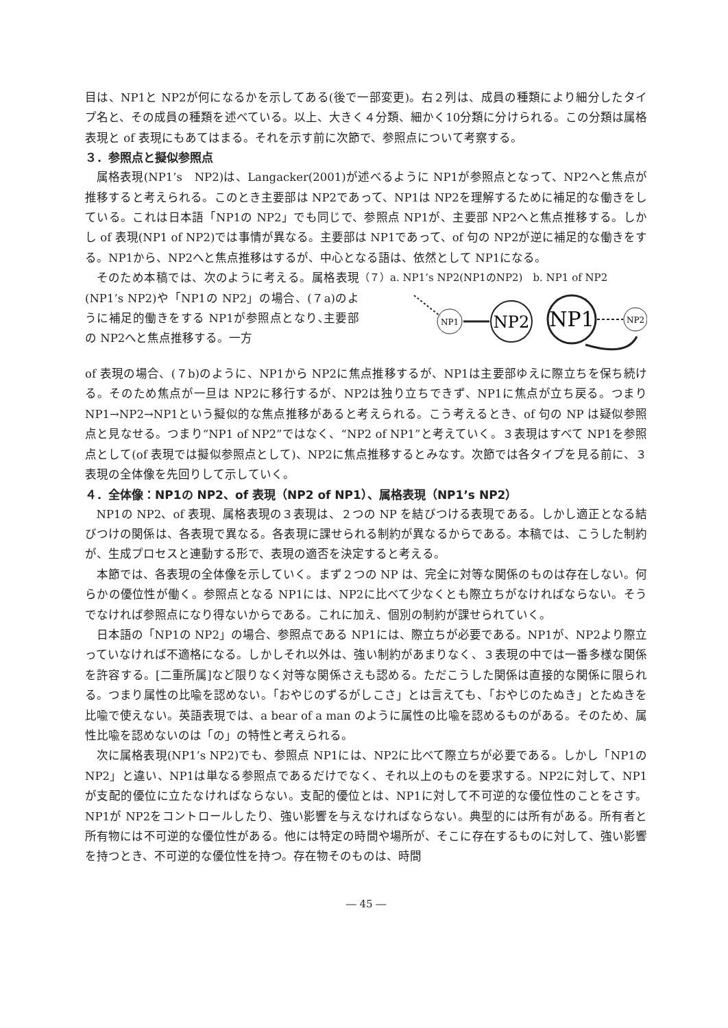目は、NP1と NP2が何になるかを示してある(後で一部変更)。右２列は、成員の種類により細分したタイプ名と、その成員の種類を述べている。以上、大きく４分類、細かく10分類に分けられる。この分類は属格表現と of 表現にもあてはまる。それを示す前に次節で、参照点について考察する。
３．参照点と擬似参照点
属格表現(NP1’s　NP2)は、Langacker(2001)が述べるように NP1が参照点となって、NP2へと焦点が推移すると考えられる。このとき主要部は NP2であって、NP1は NP2を理解するために補足的な働きをしている。これは日本語「NP1の NP2」でも同じで、参照点 NP1が、主要部 NP2へと焦点推移する。しかし of 表現(NP1 of NP2)では事情が異なる。主要部は NP1であって、of 句の NP2が逆に補足的な働きをする。NP1から、NP2へと焦点推移はするが、中心となる語は、依然として NP1になる。
そのため本稿では、次のように考える。属格表現(NP1’s NP2)や「NP1の NP2」の場合、(７a)のように補足的働きをする NP1が参照点となり､主要部の NP2へと焦点推移する。一方
（７）a. NP1’s NP2(NP1のNP2)　b. NP1 of NP2
NP1
NP2
NP1
NP2
of 表現の場合、(７b)のように、NP1から NP2に焦点推移するが、NP1は主要部ゆえに際立ちを保ち続ける。そのため焦点が一旦は NP2に移行するが、NP2は独り立ちできず、NP1に焦点が立ち戻る。つまり NP1→NP2→NP1という擬似的な焦点推移があると考えられる。こう考えるとき、of 句の NP は疑似参照点と見なせる。つまり“NP1 of NP2”ではなく、“NP2 of NP1”と考えていく。３表現はすべて NP1を参照点として(of 表現では擬似参照点として)、NP2に焦点推移するとみなす。次節では各タイプを見る前に、３表現の全体像を先回りして示していく。
４．全体像：NP1の NP2、of 表現（NP2 of NP1）、属格表現（NP1’s NP2）
NP1の NP2、of 表現、属格表現の３表現は、２つの NP を結びつける表現である。しかし適正となる結びつけの関係は、各表現で異なる。各表現に課せられる制約が異なるからである。本稿では、こうした制約が、生成プロセスと連動する形で、表現の適否を決定すると考える。
本節では、各表現の全体像を示していく。まず２つの NP は、完全に対等な関係のものは存在しない。何らかの優位性が働く。参照点となる NP1には、NP2に比べて少なくとも際立ちがなければならない。そうでなければ参照点になり得ないからである。これに加え、個別の制約が課せられていく。
日本語の「NP1の NP2」の場合、参照点である NP1には、際立ちが必要である。NP1が、NP2より際立っていなければ不適格になる。しかしそれ以外は、強い制約があまりなく、３表現の中では一番多様な関係を許容する。[二重所属]など限りなく対等な関係さえも認める。ただこうした関係は直接的な関係に限られる。つまり属性の比喩を認めない。「おやじのずるがしこさ」とは言えても、「おやじのたぬき」とたぬきを比喩で使えない。英語表現では、a bear of a man のように属性の比喩を認めるものがある。そのため、属性比喩を認めないのは「の」の特性と考えられる。
次に属格表現(NP1’s NP2)でも、参照点 NP1には、NP2に比べて際立ちが必要である。しかし「NP1の NP2」と違い、NP1は単なる参照点であるだけでなく、それ以上のものを要求する。NP2に対して、NP1が支配的優位に立たなければならない。支配的優位とは、NP1に対して不可逆的な優位性のことをさす。NP1が NP2をコントロールしたり、強い影響を与えなければならない。典型的には所有がある。所有者と所有物には不可逆的な優位性がある。他には特定の時間や場所が、そこに存在するものに対して、強い影響を持つとき、不可逆的な優位性を持つ。存在物そのものは、時間
― 45 ―